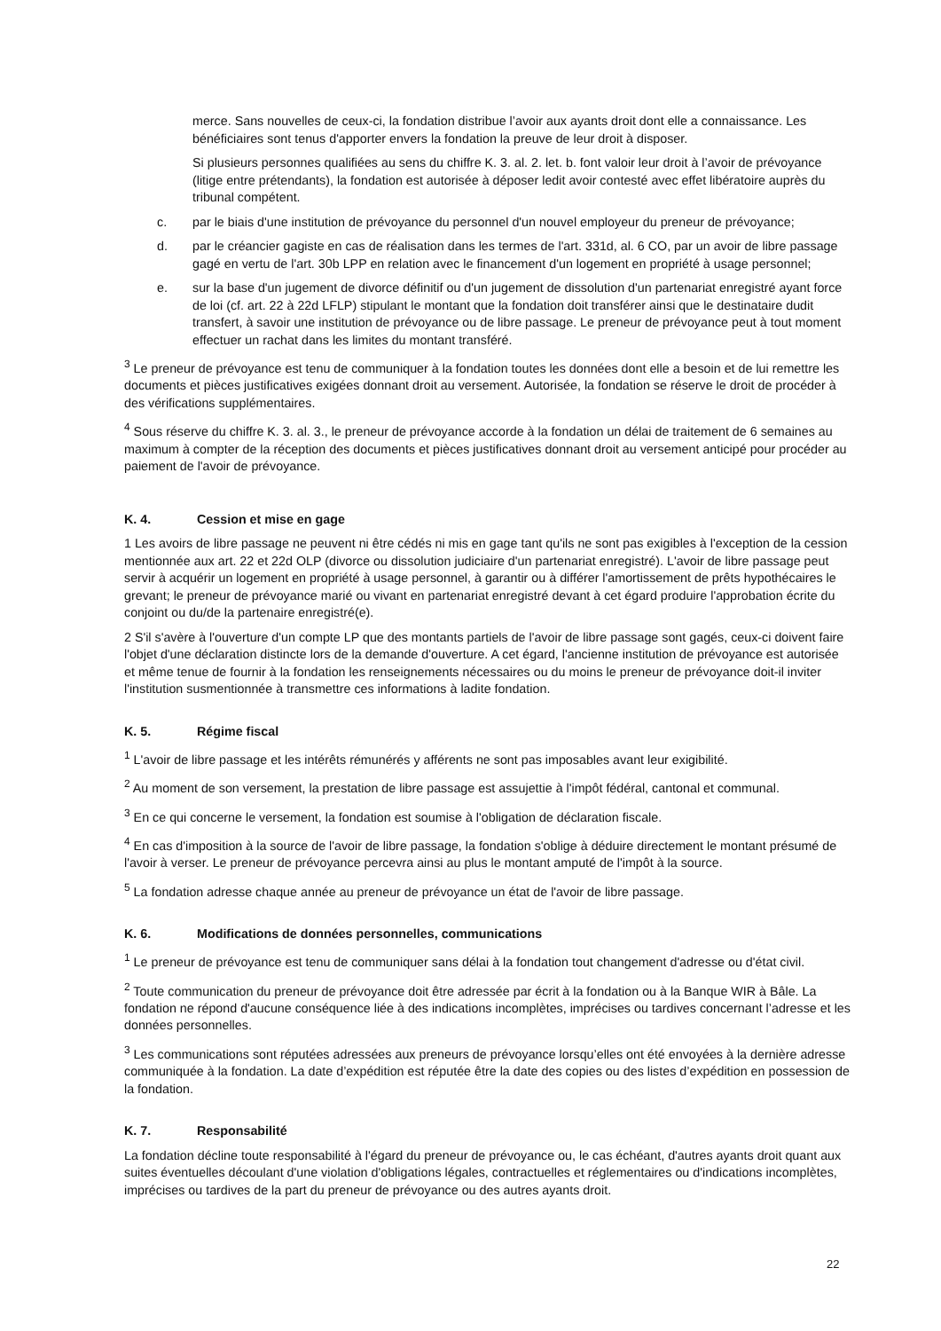merce. Sans nouvelles de ceux-ci, la fondation distribue l’avoir aux ayants droit dont elle a connaissance. Les bénéficiaires sont tenus d'apporter envers la fondation la preuve de leur droit à disposer.
Si plusieurs personnes qualifiées au sens du chiffre K. 3. al. 2. let. b. font valoir leur droit à l’avoir de prévoyance (litige entre prétendants), la fondation est autorisée à déposer ledit avoir contesté avec effet libératoire auprès du tribunal compétent.
c. par le biais d'une institution de prévoyance du personnel d'un nouvel employeur du preneur de prévoyance;
d. par le créancier gagiste en cas de réalisation dans les termes de l'art. 331d, al. 6 CO, par un avoir de libre passage gagé en vertu de l'art. 30b LPP en relation avec le financement d'un logement en propriété à usage personnel;
e. sur la base d'un jugement de divorce définitif ou d'un jugement de dissolution d'un partenariat enregistré ayant force de loi (cf. art. 22 à 22d LFLP) stipulant le montant que la fondation doit transférer ainsi que le destinataire dudit transfert, à savoir une institution de prévoyance ou de libre passage. Le preneur de prévoyance peut à tout moment effectuer un rachat dans les limites du montant transféré.
<sup>3</sup> Le preneur de prévoyance est tenu de communiquer à la fondation toutes les données dont elle a besoin et de lui remettre les documents et pièces justificatives exigées donnant droit au versement. Autorisée, la fondation se réserve le droit de procéder à des vérifications supplémentaires.
<sup>4</sup> Sous réserve du chiffre K. 3. al. 3., le preneur de prévoyance accorde à la fondation un délai de traitement de 6 semaines au maximum à compter de la réception des documents et pièces justificatives donnant droit au versement anticipé pour procéder au paiement de l'avoir de prévoyance.
K. 4. Cession et mise en gage
1 Les avoirs de libre passage ne peuvent ni être cédés ni mis en gage tant qu'ils ne sont pas exigibles à l'exception de la cession mentionnée aux art. 22 et 22d OLP (divorce ou dissolution judiciaire d'un partenariat enregistré). L'avoir de libre passage peut servir à acquérir un logement en propriété à usage personnel, à garantir ou à différer l'amortissement de prêts hypothécaires le grevant; le preneur de prévoyance marié ou vivant en partenariat enregistré devant à cet égard produire l'approbation écrite du conjoint ou du/de la partenaire enregistré(e).
2 S'il s'avère à l'ouverture d'un compte LP que des montants partiels de l'avoir de libre passage sont gagés, ceux-ci doivent faire l'objet d'une déclaration distincte lors de la demande d'ouverture. A cet égard, l'ancienne institution de prévoyance est autorisée et même tenue de fournir à la fondation les renseignements nécessaires ou du moins le preneur de prévoyance doit-il inviter l'institution susmentionnée à transmettre ces informations à ladite fondation.
K. 5. Régime fiscal
<sup>1</sup> L'avoir de libre passage et les intérêts rémunérés y afférents ne sont pas imposables avant leur exigibilité.
<sup>2</sup> Au moment de son versement, la prestation de libre passage est assujettie à l'impôt fédéral, cantonal et communal.
<sup>3</sup> En ce qui concerne le versement, la fondation est soumise à l'obligation de déclaration fiscale.
<sup>4</sup> En cas d'imposition à la source de l'avoir de libre passage, la fondation s'oblige à déduire directement le montant présumé de l'avoir à verser. Le preneur de prévoyance percevra ainsi au plus le montant amputé de l'impôt à la source.
<sup>5</sup> La fondation adresse chaque année au preneur de prévoyance un état de l'avoir de libre passage.
K. 6. Modifications de données personnelles, communications
<sup>1</sup> Le preneur de prévoyance est tenu de communiquer sans délai à la fondation tout changement d'adresse ou d'état civil.
<sup>2</sup> Toute communication du preneur de prévoyance doit être adressée par écrit à la fondation ou à la Banque WIR à Bâle. La fondation ne répond d'aucune conséquence liée à des indications incomplètes, imprécises ou tardives concernant l’adresse et les données personnelles.
<sup>3</sup> Les communications sont réputées adressées aux preneurs de prévoyance lorsqu’elles ont été envoyées à la dernière adresse communiquée à la fondation. La date d’expédition est réputée être la date des copies ou des listes d’expédition en possession de la fondation.
K. 7. Responsabilité
La fondation décline toute responsabilité à l'égard du preneur de prévoyance ou, le cas échéant, d'autres ayants droit quant aux suites éventuelles découlant d'une violation d'obligations légales, contractuelles et réglementaires ou d'indications incomplètes, imprécises ou tardives de la part du preneur de prévoyance ou des autres ayants droit.
22